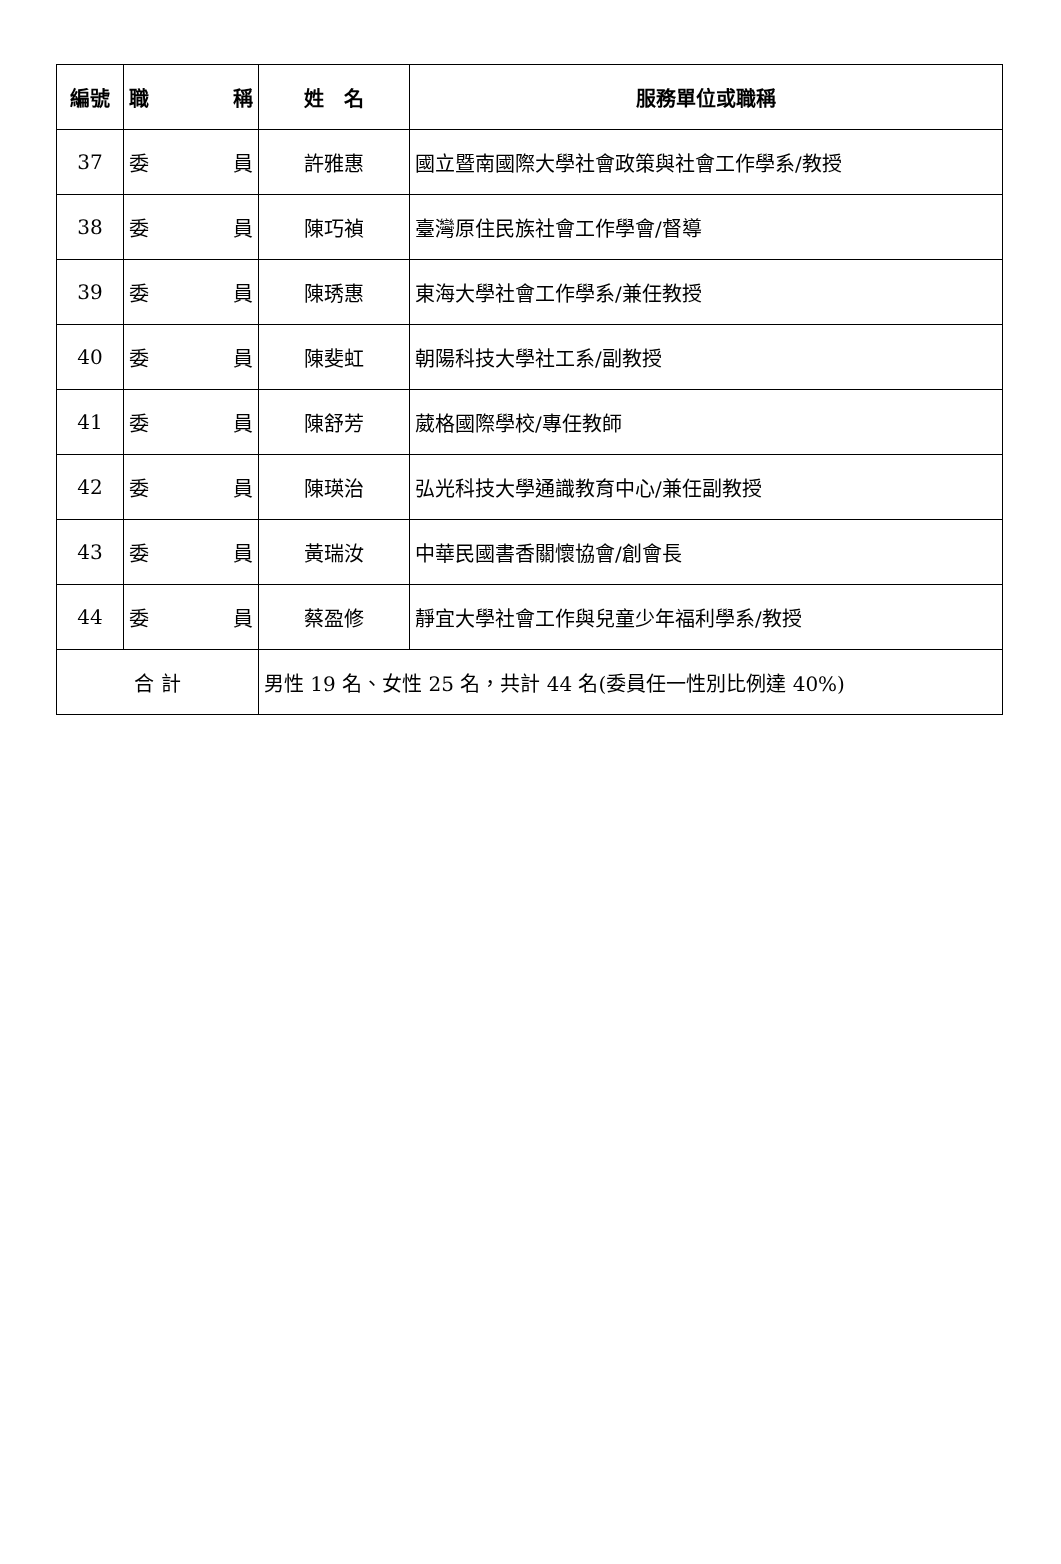| 編號 | 職 稱 | 姓 名 | 服務單位或職稱 |
| --- | --- | --- | --- |
| 37 | 委 員 | 許雅惠 | 國立暨南國際大學社會政策與社會工作學系/教授 |
| 38 | 委 員 | 陳巧禎 | 臺灣原住民族社會工作學會/督導 |
| 39 | 委 員 | 陳琇惠 | 東海大學社會工作學系/兼任教授 |
| 40 | 委 員 | 陳斐虹 | 朝陽科技大學社工系/副教授 |
| 41 | 委 員 | 陳舒芳 | 葳格國際學校/專任教師 |
| 42 | 委 員 | 陳瑛治 | 弘光科技大學通識教育中心/兼任副教授 |
| 43 | 委 員 | 黃瑞汝 | 中華民國書香關懷協會/創會長 |
| 44 | 委 員 | 蔡盈修 | 靜宜大學社會工作與兒童少年福利學系/教授 |
| 合 計 | | 男性 19 名、女性 25 名，共計 44 名(委員任一性別比例達 40%) | |